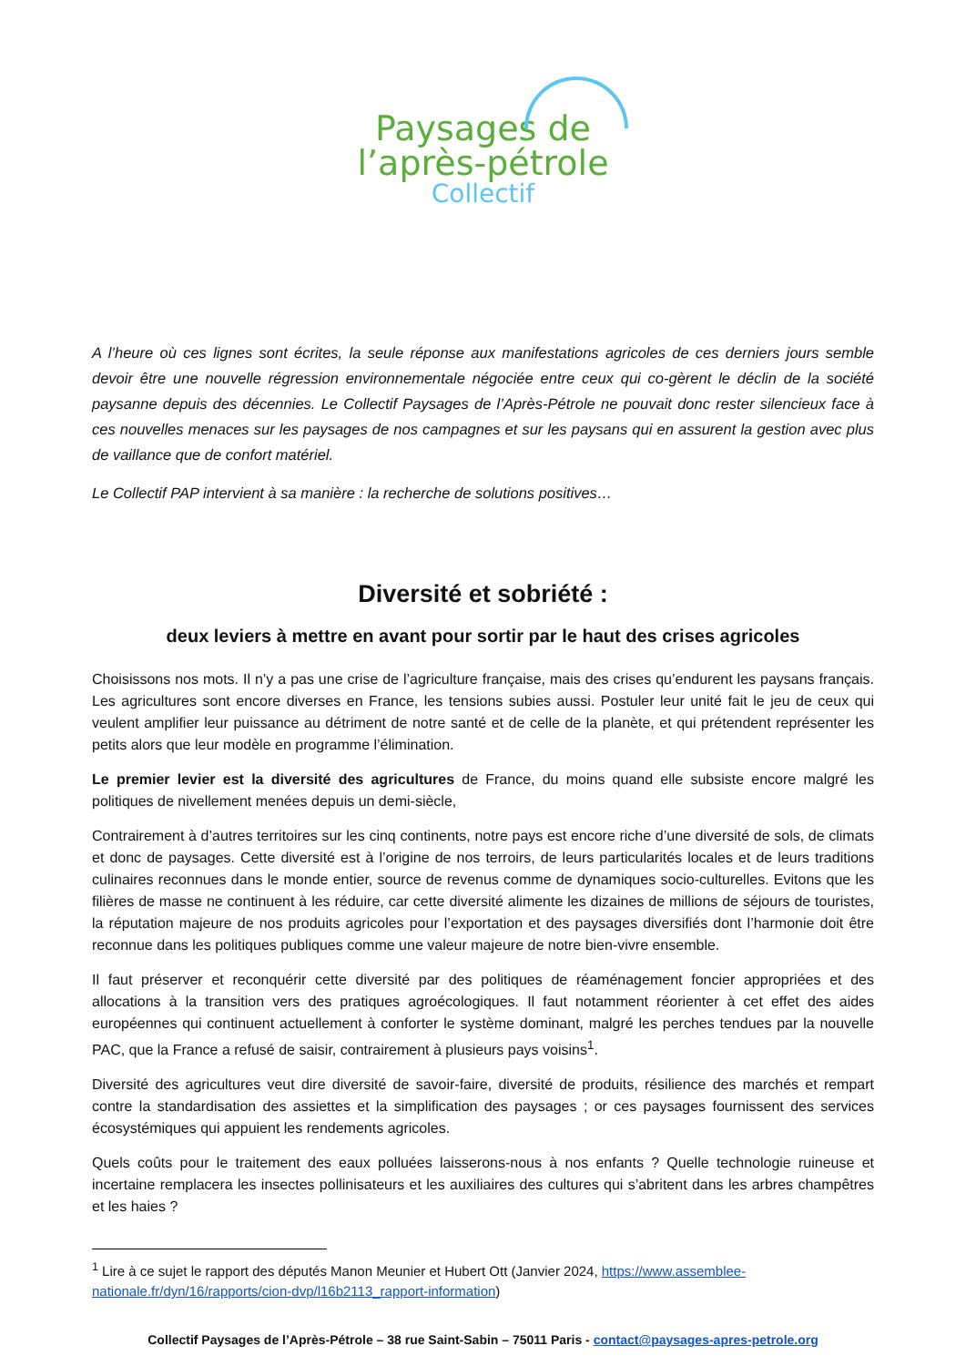Paysages de
l’après-pétrole
Collectif
A l’heure où ces lignes sont écrites, la seule réponse aux manifestations agricoles de ces derniers jours semble devoir être une nouvelle régression environnementale négociée entre ceux qui co-gèrent le déclin de la société paysanne depuis des décennies. Le Collectif Paysages de l’Après-Pétrole ne pouvait donc rester silencieux face à ces nouvelles menaces sur les paysages de nos campagnes et sur les paysans qui en assurent la gestion avec plus de vaillance que de confort matériel.
Le Collectif PAP intervient à sa manière : la recherche de solutions positives…
Diversité et sobriété :
deux leviers à mettre en avant pour sortir par le haut des crises agricoles
Choisissons nos mots. Il n’y a pas une crise de l’agriculture française, mais des crises qu’endurent les paysans français. Les agricultures sont encore diverses en France, les tensions subies aussi. Postuler leur unité fait le jeu de ceux qui veulent amplifier leur puissance au détriment de notre santé et de celle de la planète, et qui prétendent représenter les petits alors que leur modèle en programme l’élimination.
Le premier levier est la diversité des agricultures de France, du moins quand elle subsiste encore malgré les politiques de nivellement menées depuis un demi-siècle,
Contrairement à d’autres territoires sur les cinq continents, notre pays est encore riche d’une diversité de sols, de climats et donc de paysages. Cette diversité est à l’origine de nos terroirs, de leurs particularités locales et de leurs traditions culinaires reconnues dans le monde entier, source de revenus comme de dynamiques socio-culturelles. Evitons que les filières de masse ne continuent à les réduire, car cette diversité alimente les dizaines de millions de séjours de touristes, la réputation majeure de nos produits agricoles pour l’exportation et des paysages diversifiés dont l’harmonie doit être reconnue dans les politiques publiques comme une valeur majeure de notre bien-vivre ensemble.
Il faut préserver et reconquérir cette diversité par des politiques de réaménagement foncier appropriées et des allocations à la transition vers des pratiques agroécologiques. Il faut notamment réorienter à cet effet des aides européennes qui continuent actuellement à conforter le système dominant, malgré les perches tendues par la nouvelle PAC, que la France a refusé de saisir, contrairement à plusieurs pays voisins<sup>1</sup>.
Diversité des agricultures veut dire diversité de savoir-faire, diversité de produits, résilience des marchés et rempart contre la standardisation des assiettes et la simplification des paysages ; or ces paysages fournissent des services écosystémiques qui appuient les rendements agricoles.
Quels coûts pour le traitement des eaux polluées laisserons-nous à nos enfants ? Quelle technologie ruineuse et incertaine remplacera les insectes pollinisateurs et les auxiliaires des cultures qui s’abritent dans les arbres champêtres et les haies ?
<sup>1</sup> Lire à ce sujet le rapport des députés Manon Meunier et Hubert Ott (Janvier 2024, https://www.assemblee-nationale.fr/dyn/16/rapports/cion-dvp/l16b2113_rapport-information)
Collectif Paysages de l’Après-Pétrole – 38 rue Saint-Sabin – 75011 Paris - contact@paysages-apres-petrole.org